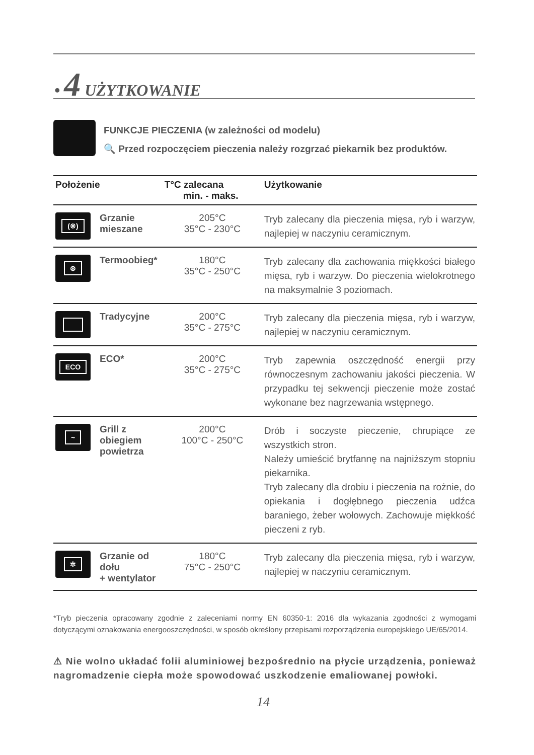• 4 UŻYTKOWANIE
FUNKCJE PIECZENIA (w zależności od modelu)
🔍 Przed rozpoczęciem pieczenia należy rozgrzać piekarnik bez produktów.
| Położenie | | T°C zalecana min. - maks. | Użytkowanie |
| --- | --- | --- | --- |
| (※) | Grzanie mieszane | 205°C 35°C - 230°C | Tryb zalecany dla pieczenia mięsa, ryb i warzyw, najlepiej w naczyniu ceramicznym. |
| ⊛ | Termoobieg* | 180°C 35°C - 250°C | Tryb zalecany dla zachowania miękkości białego mięsa, ryb i warzyw. Do pieczenia wielokrotnego na maksymalnie 3 poziomach. |
| | Tradycyjne | 200°C 35°C - 275°C | Tryb zalecany dla pieczenia mięsa, ryb i warzyw, najlepiej w naczyniu ceramicznym. |
| ECO | ECO* | 200°C 35°C - 275°C | Tryb zapewnia oszczędność energii przy równoczesnym zachowaniu jakości pieczenia. W przypadku tej sekwencji pieczenie może zostać wykonane bez nagrzewania wstępnego. |
| ~ | Grill z obiegiem powietrza | 200°C 100°C - 250°C | Drób i soczyste pieczenie, chrupiące ze wszystkich stron. Należy umieścić brytfannę na najniższym stopniu piekarnika. Tryb zalecany dla drobiu i pieczenia na rożnie, do opiekania i dogłębnego pieczenia udźca baraniego, żeber wołowych. Zachowuje miękkość pieczeni z ryb. |
| ✲ | Grzanie od dołu + wentylator | 180°C 75°C - 250°C | Tryb zalecany dla pieczenia mięsa, ryb i warzyw, najlepiej w naczyniu ceramicznym. |
*Tryb pieczenia opracowany zgodnie z zaleceniami normy EN 60350-1: 2016 dla wykazania zgodności z wymogami dotyczącymi oznakowania energooszczędności, w sposób określony przepisami rozporządzenia europejskiego UE/65/2014.
⚠ Nie wolno układać folii aluminiowej bezpośrednio na płycie urządzenia, ponieważ nagromadzenie ciepła może spowodować uszkodzenie emaliowanej powłoki.
14